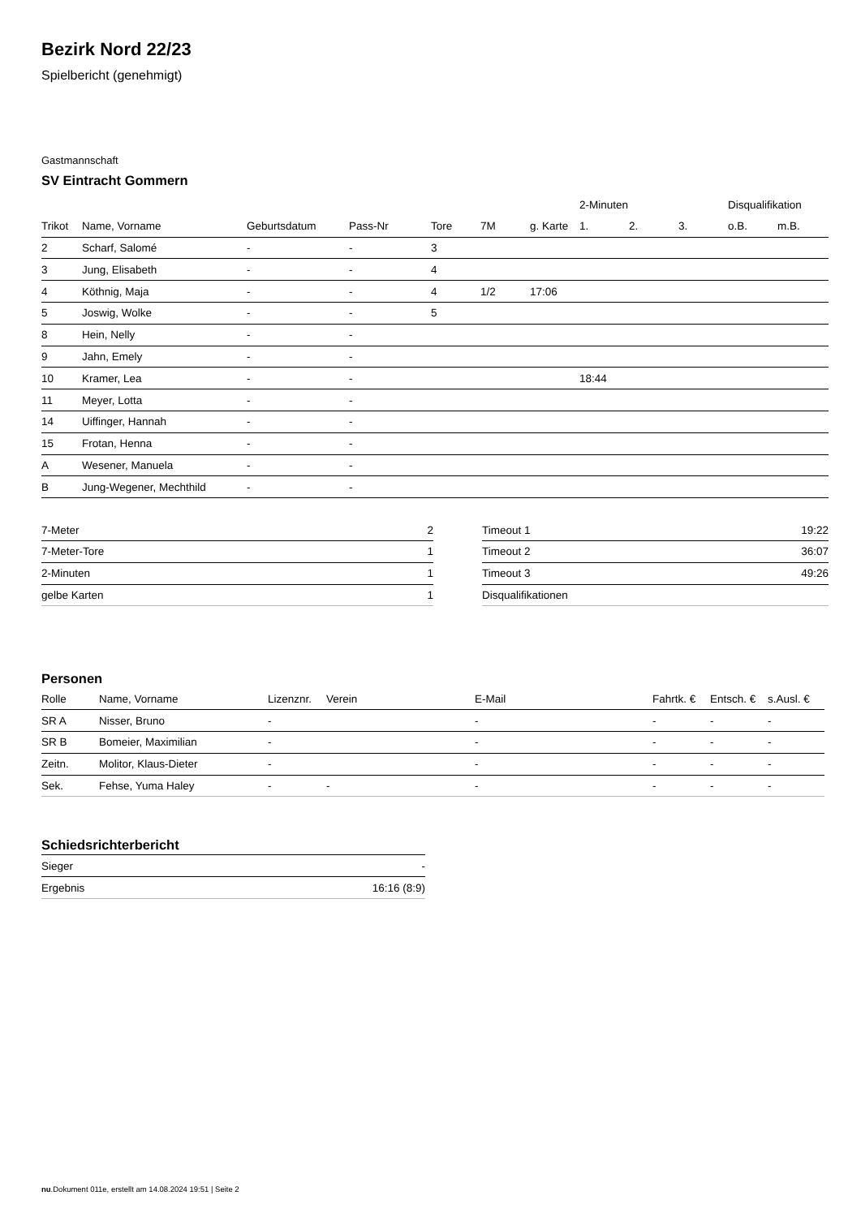Bezirk Nord 22/23
Spielbericht (genehmigt)
Gastmannschaft
SV Eintracht Gommern
| | | | | | | | 2-Minuten | | | Disqualifikation | |
| --- | --- | --- | --- | --- | --- | --- | --- | --- | --- | --- | --- |
| Trikot | Name, Vorname | Geburtsdatum | Pass-Nr | Tore | 7M | g. Karte | 1. | 2. | 3. | o.B. | m.B. |
| 2 | Scharf, Salomé | - | - | 3 | | | | | | | |
| 3 | Jung, Elisabeth | - | - | 4 | | | | | | | |
| 4 | Köthnig, Maja | - | - | 4 | 1/2 | 17:06 | | | | | |
| 5 | Joswig, Wolke | - | - | 5 | | | | | | | |
| 8 | Hein, Nelly | - | - | | | | | | | | |
| 9 | Jahn, Emely | - | - | | | | | | | | |
| 10 | Kramer, Lea | - | - | | | | 18:44 | | | | |
| 11 | Meyer, Lotta | - | - | | | | | | | | |
| 14 | Uiffinger, Hannah | - | - | | | | | | | | |
| 15 | Frotan, Henna | - | - | | | | | | | | |
| A | Wesener, Manuela | - | - | | | | | | | | |
| B | Jung-Wegener, Mechthild | - | - | | | | | | | | |
| 7-Meter | 2 |
| 7-Meter-Tore | 1 |
| 2-Minuten | 1 |
| gelbe Karten | 1 |
| Timeout 1 | 19:22 |
| Timeout 2 | 36:07 |
| Timeout 3 | 49:26 |
| Disqualifikationen | |
Personen
| Rolle | Name, Vorname | Lizenznr. | Verein | E-Mail | Fahrtk. € | Entsch. € | s.Ausl. € |
| --- | --- | --- | --- | --- | --- | --- | --- |
| SR A | Nisser, Bruno | - | | - | - | - | - |
| SR B | Bomeier, Maximilian | - | | - | - | - | - |
| Zeitn. | Molitor, Klaus-Dieter | - | | - | - | - | - |
| Sek. | Fehse, Yuma Haley | - | - | - | - | - | - |
Schiedsrichterbericht
| Sieger | - |
| Ergebnis | 16:16 (8:9) |
nu.Dokument 011e, erstellt am 14.08.2024 19:51 | Seite 2